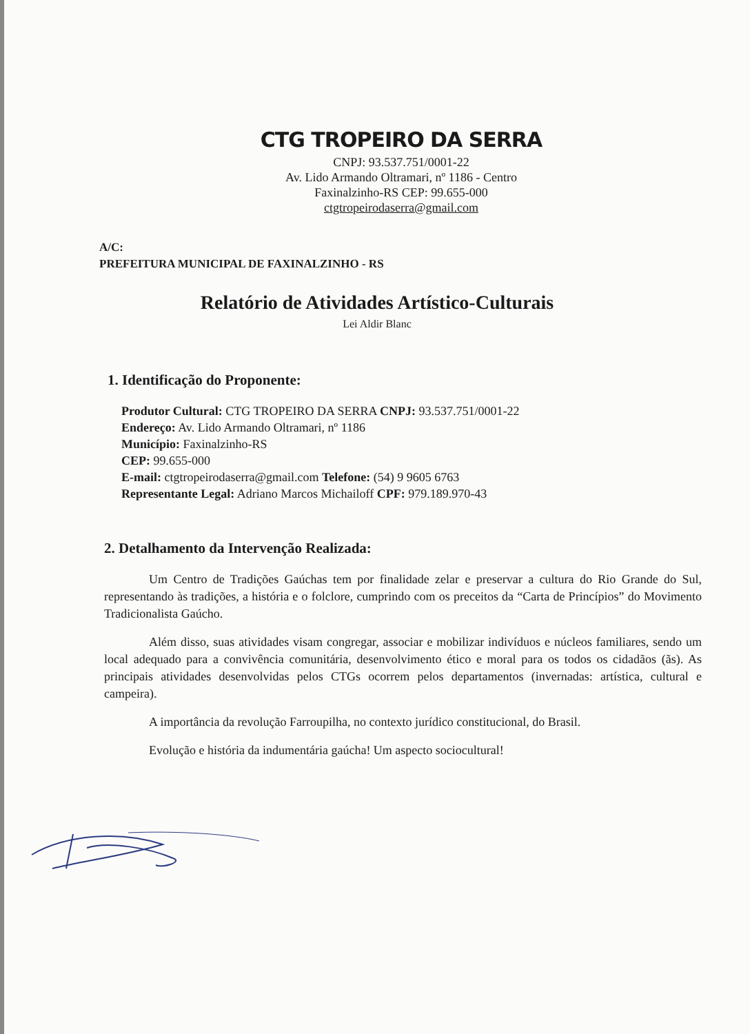CTG TROPEIRO DA SERRA
CNPJ: 93.537.751/0001-22
Av. Lido Armando Oltramari, nº 1186 - Centro
Faxinalzinho-RS CEP: 99.655-000
ctgtropeirodaserra@gmail.com
A/C:
PREFEITURA MUNICIPAL DE FAXINALZINHO - RS
Relatório de Atividades Artístico-Culturais
Lei Aldir Blanc
1. Identificação do Proponente:
Produtor Cultural: CTG TROPEIRO DA SERRA CNPJ: 93.537.751/0001-22
Endereço: Av. Lido Armando Oltramari, nº 1186
Município: Faxinalzinho-RS
CEP: 99.655-000
E-mail: ctgtropeirodaserra@gmail.com Telefone: (54) 9 9605 6763
Representante Legal: Adriano Marcos Michailoff CPF: 979.189.970-43
2. Detalhamento da Intervenção Realizada:
Um Centro de Tradições Gaúchas tem por finalidade zelar e preservar a cultura do Rio Grande do Sul, representando às tradições, a história e o folclore, cumprindo com os preceitos da “Carta de Princípios” do Movimento Tradicionalista Gaúcho.
Além disso, suas atividades visam congregar, associar e mobilizar indivíduos e núcleos familiares, sendo um local adequado para a convivência comunitária, desenvolvimento ético e moral para os todos os cidadãos (ãs). As principais atividades desenvolvidas pelos CTGs ocorrem pelos departamentos (invernadas: artística, cultural e campeira).
A importância da revolução Farroupilha, no contexto jurídico constitucional, do Brasil.
Evolução e história da indumentária gaúcha! Um aspecto sociocultural!